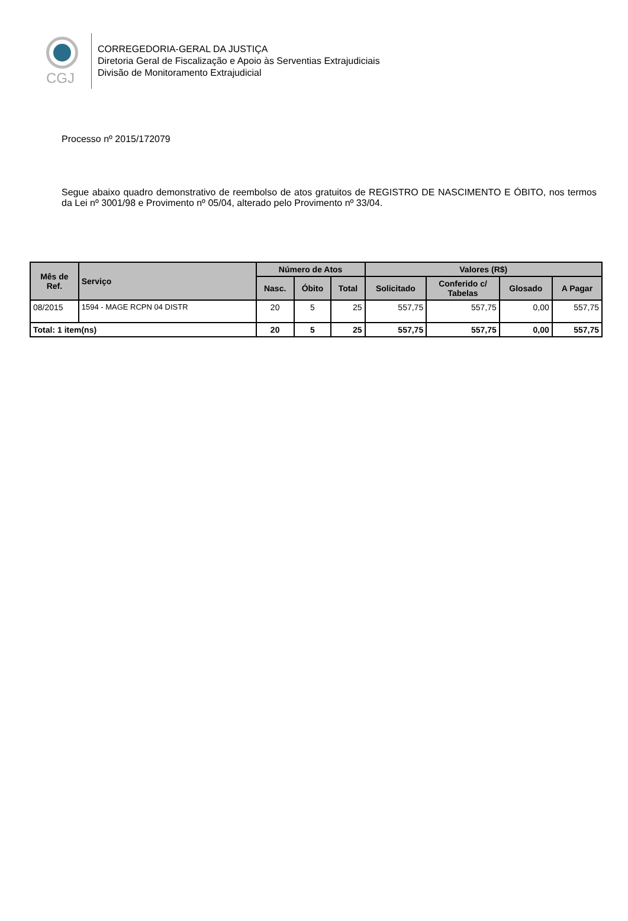CGJ
CORREGEDORIA-GERAL DA JUSTIÇA
Diretoria Geral de Fiscalização e Apoio às Serventias Extrajudiciais
Divisão de Monitoramento Extrajudicial
Processo nº 2015/172079
Segue abaixo quadro demonstrativo de reembolso de atos gratuitos de REGISTRO DE NASCIMENTO E ÓBITO, nos termos da Lei nº 3001/98 e Provimento nº 05/04, alterado pelo Provimento nº 33/04.
| Mês de Ref. | Serviço | Número de Atos | | | Valores (R$) | | | |
| --- | --- | --- | --- | --- | --- | --- | --- | --- |
| | | Nasc. | Óbito | Total | Solicitado | Conferido c/ Tabelas | Glosado | A Pagar |
| 08/2015 | 1594 - MAGE RCPN 04 DISTR | 20 | 5 | 25 | 557,75 | 557,75 | 0,00 | 557,75 |
| Total: 1 item(ns) | | 20 | 5 | 25 | 557,75 | 557,75 | 0,00 | 557,75 |